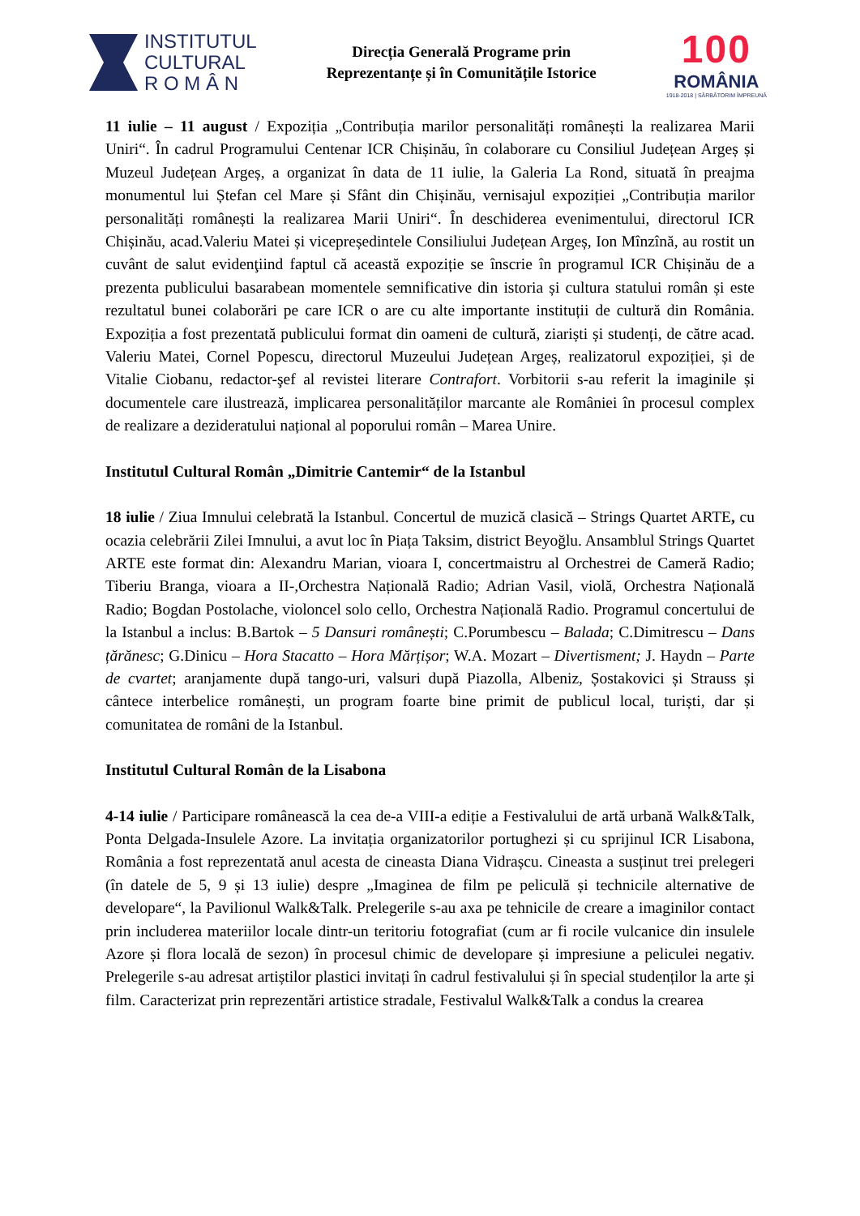INSTITUTUL
CULTURAL
R O M Â N
Direcția Generală Programe prin
Reprezentanțe și în Comunitățile Istorice
100
ROMÂNIA
1918-2018 | SĂRBĂTORIM ÎMPREUNĂ
11 iulie – 11 august / Expoziția „Contribuția marilor personalități românești la realizarea Marii Uniri“. În cadrul Programului Centenar ICR Chișinău, în colaborare cu Consiliul Județean Argeș și Muzeul Județean Argeș, a organizat în data de 11 iulie, la Galeria La Rond, situată în preajma monumentul lui Ștefan cel Mare și Sfânt din Chișinău, vernisajul expoziției „Contribuția marilor personalități românești la realizarea Marii Uniri“. În deschiderea evenimentului, directorul ICR Chișinău, acad.Valeriu Matei și vicepreședintele Consiliului Județean Argeș, Ion Mînzînă, au rostit un cuvânt de salut evidenţiind faptul că această expoziție se înscrie în programul ICR Chișinău de a prezenta publicului basarabean momentele semnificative din istoria și cultura statului român și este rezultatul bunei colaborări pe care ICR o are cu alte importante instituții de cultură din România. Expoziția a fost prezentată publicului format din oameni de cultură, ziariști și studenți, de către acad. Valeriu Matei, Cornel Popescu, directorul Muzeului Județean Argeș, realizatorul expoziției, și de Vitalie Ciobanu, redactor-şef al revistei literare Contrafort. Vorbitorii s-au referit la imaginile și documentele care ilustrează, implicarea personalităților marcante ale României în procesul complex de realizare a dezideratului național al poporului român – Marea Unire.
Institutul Cultural Român „Dimitrie Cantemir“ de la Istanbul
18 iulie / Ziua Imnului celebrată la Istanbul. Concertul de muzică clasică – Strings Quartet ARTE, cu ocazia celebrării Zilei Imnului, a avut loc în Piața Taksim, district Beyoğlu. Ansamblul Strings Quartet ARTE este format din: Alexandru Marian, vioara I, concertmaistru al Orchestrei de Cameră Radio; Tiberiu Branga, vioara a II-,Orchestra Națională Radio; Adrian Vasil, violă, Orchestra Națională Radio; Bogdan Postolache, violoncel solo cello, Orchestra Națională Radio. Programul concertului de la Istanbul a inclus: B.Bartok – 5 Dansuri românești; C.Porumbescu – Balada; C.Dimitrescu – Dans țărănesc; G.Dinicu – Hora Stacatto – Hora Mărțișor; W.A. Mozart – Divertisment; J. Haydn – Parte de cvartet; aranjamente după tango-uri, valsuri după Piazolla, Albeniz, Șostakovici și Strauss și cântece interbelice românești, un program foarte bine primit de publicul local, turiști, dar și comunitatea de români de la Istanbul.
Institutul Cultural Român de la Lisabona
4-14 iulie / Participare românească la cea de-a VIII-a ediție a Festivalului de artă urbană Walk&Talk, Ponta Delgada-Insulele Azore. La invitația organizatorilor portughezi și cu sprijinul ICR Lisabona, România a fost reprezentată anul acesta de cineasta Diana Vidrașcu. Cineasta a susținut trei prelegeri (în datele de 5, 9 și 13 iulie) despre „Imaginea de film pe peliculă și technicile alternative de developare“, la Pavilionul Walk&Talk. Prelegerile s-au axa pe tehnicile de creare a imaginilor contact prin includerea materiilor locale dintr-un teritoriu fotografiat (cum ar fi rocile vulcanice din insulele Azore și flora locală de sezon) în procesul chimic de developare și impresiune a peliculei negativ. Prelegerile s-au adresat artiștilor plastici invitați în cadrul festivalului și în special studenților la arte și film. Caracterizat prin reprezentări artistice stradale, Festivalul Walk&Talk a condus la crearea